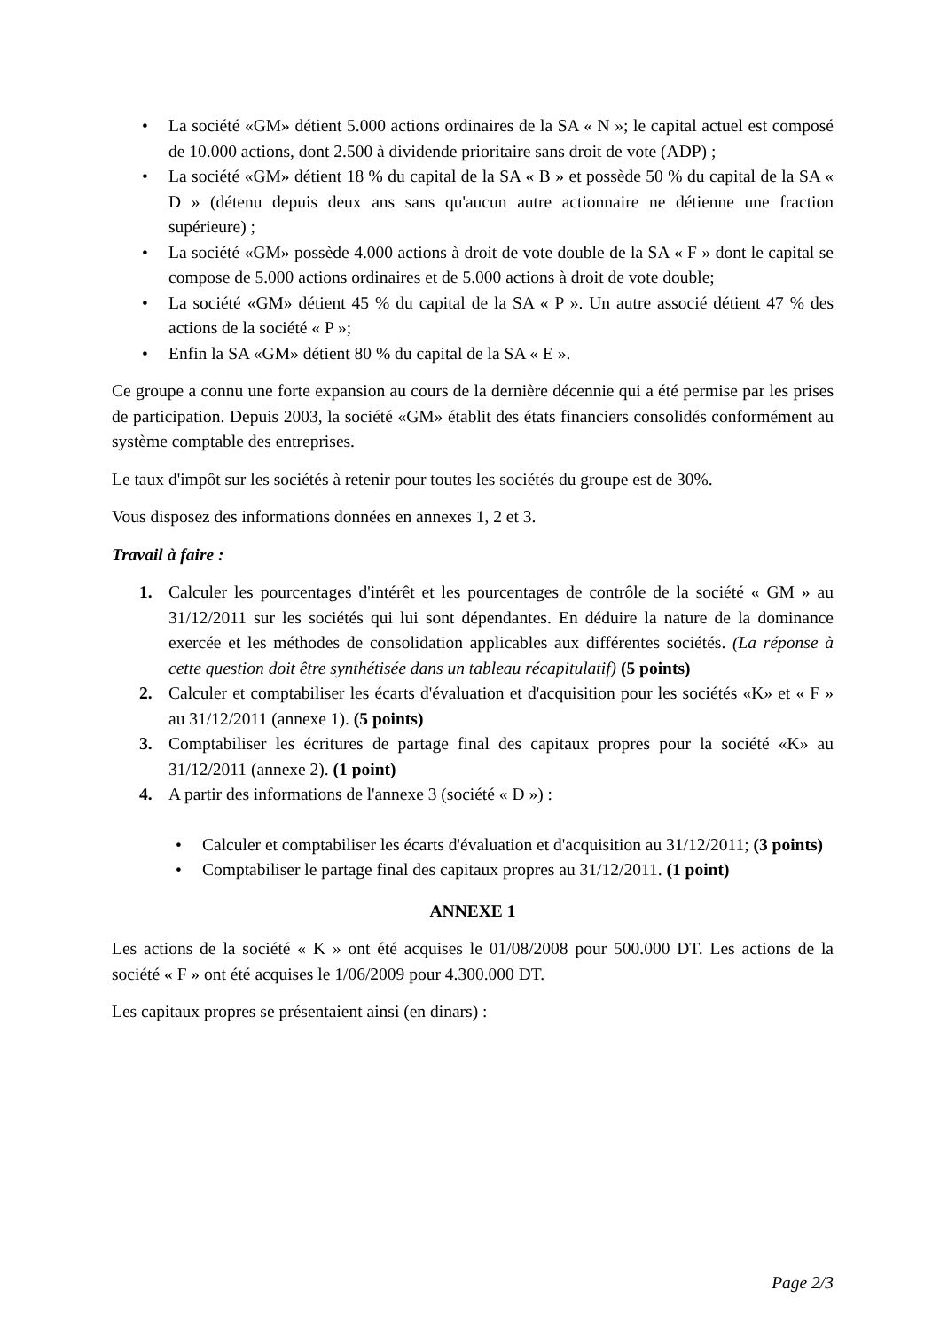• La société «GM» détient 5.000 actions ordinaires de la SA « N »; le capital actuel est composé de 10.000 actions, dont 2.500 à dividende prioritaire sans droit de vote (ADP) ;
• La société «GM» détient 18 % du capital de la SA « B » et possède 50 % du capital de la SA « D » (détenu depuis deux ans sans qu'aucun autre actionnaire ne détienne une fraction supérieure) ;
• La société «GM» possède 4.000 actions à droit de vote double de la SA « F » dont le capital se compose de 5.000 actions ordinaires et de 5.000 actions à droit de vote double;
• La société «GM» détient 45 % du capital de la SA « P ». Un autre associé détient 47 % des actions de la société « P »;
• Enfin la SA «GM» détient 80 % du capital de la SA « E ».
Ce groupe a connu une forte expansion au cours de la dernière décennie qui a été permise par les prises de participation. Depuis 2003, la société «GM» établit des états financiers consolidés conformément au système comptable des entreprises.
Le taux d'impôt sur les sociétés à retenir pour toutes les sociétés du groupe est de 30%.
Vous disposez des informations données en annexes 1, 2 et 3.
Travail à faire :
1. Calculer les pourcentages d'intérêt et les pourcentages de contrôle de la société « GM » au 31/12/2011 sur les sociétés qui lui sont dépendantes. En déduire la nature de la dominance exercée et les méthodes de consolidation applicables aux différentes sociétés. (La réponse à cette question doit être synthétisée dans un tableau récapitulatif) (5 points)
2. Calculer et comptabiliser les écarts d'évaluation et d'acquisition pour les sociétés «K» et « F » au 31/12/2011 (annexe 1). (5 points)
3. Comptabiliser les écritures de partage final des capitaux propres pour la société «K» au 31/12/2011 (annexe 2). (1 point)
4. A partir des informations de l'annexe 3 (société « D ») :
• Calculer et comptabiliser les écarts d'évaluation et d'acquisition au 31/12/2011; (3 points)
• Comptabiliser le partage final des capitaux propres au 31/12/2011. (1 point)
ANNEXE 1
Les actions de la société « K » ont été acquises le 01/08/2008 pour 500.000 DT. Les actions de la société « F » ont été acquises le 1/06/2009 pour 4.300.000 DT.
Les capitaux propres se présentaient ainsi (en dinars) :
Page 2/3